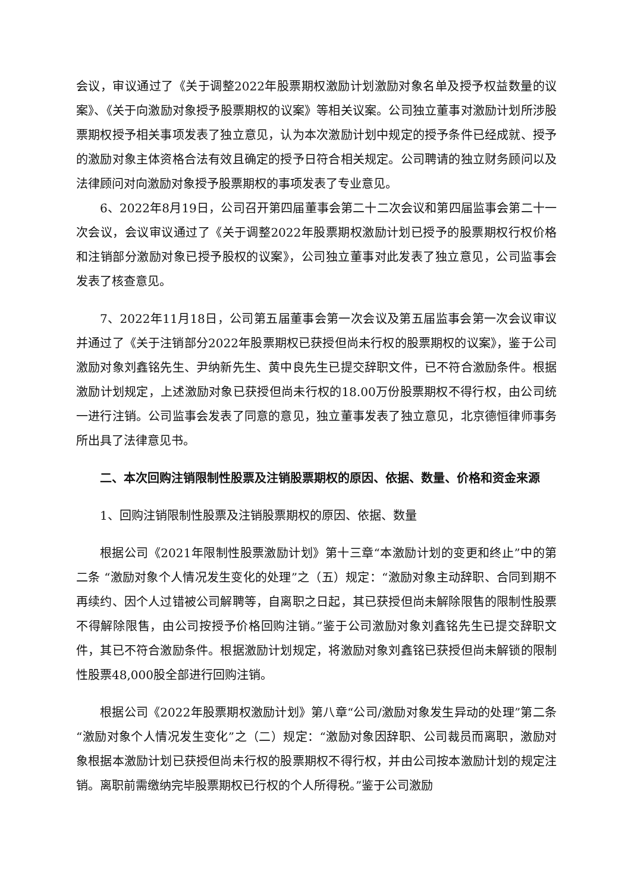会议，审议通过了《关于调整2022年股票期权激励计划激励对象名单及授予权益数量的议案》、《关于向激励对象授予股票期权的议案》等相关议案。公司独立董事对激励计划所涉股票期权授予相关事项发表了独立意见，认为本次激励计划中规定的授予条件已经成就、授予的激励对象主体资格合法有效且确定的授予日符合相关规定。公司聘请的独立财务顾问以及法律顾问对向激励对象授予股票期权的事项发表了专业意见。
6、2022年8月19日，公司召开第四届董事会第二十二次会议和第四届监事会第二十一次会议，会议审议通过了《关于调整2022年股票期权激励计划已授予的股票期权行权价格和注销部分激励对象已授予股权的议案》，公司独立董事对此发表了独立意见，公司监事会发表了核查意见。
7、2022年11月18日，公司第五届董事会第一次会议及第五届监事会第一次会议审议并通过了《关于注销部分2022年股票期权已获授但尚未行权的股票期权的议案》，鉴于公司激励对象刘鑫铭先生、尹纳新先生、黄中良先生已提交辞职文件，已不符合激励条件。根据激励计划规定，上述激励对象已获授但尚未行权的18.00万份股票期权不得行权，由公司统一进行注销。公司监事会发表了同意的意见，独立董事发表了独立意见，北京德恒律师事务所出具了法律意见书。
二、本次回购注销限制性股票及注销股票期权的原因、依据、数量、价格和资金来源
1、回购注销限制性股票及注销股票期权的原因、依据、数量
根据公司《2021年限制性股票激励计划》第十三章“本激励计划的变更和终止”中的第二条 “激励对象个人情况发生变化的处理”之（五）规定：“激励对象主动辞职、合同到期不再续约、因个人过错被公司解聘等，自离职之日起，其已获授但尚未解除限售的限制性股票不得解除限售，由公司按授予价格回购注销。”鉴于公司激励对象刘鑫铭先生已提交辞职文件，其已不符合激励条件。根据激励计划规定，将激励对象刘鑫铭已获授但尚未解锁的限制性股票48,000股全部进行回购注销。
根据公司《2022年股票期权激励计划》第八章“公司/激励对象发生异动的处理”第二条“激励对象个人情况发生变化”之（二）规定：“激励对象因辞职、公司裁员而离职，激励对象根据本激励计划已获授但尚未行权的股票期权不得行权，并由公司按本激励计划的规定注销。离职前需缴纳完毕股票期权已行权的个人所得税。”鉴于公司激励